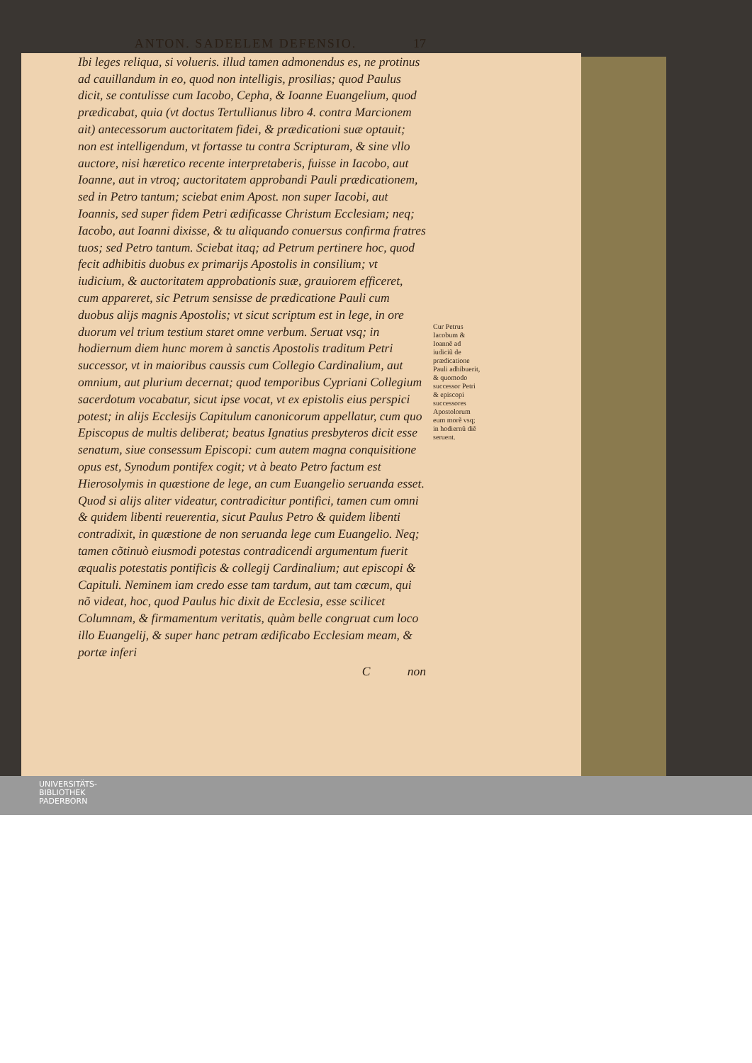ANTON. SADEELEM DEFENSIO. 17
Ibi leges reliqua, si volueris. illud tamen admonendus es, ne protinus ad cauillandum in eo, quod non intelligis, prosilias; quod Paulus dicit, se contulisse cum Iacobo, Cepha, & Ioanne Euangelium, quod prædicabat, quia (vt doctus Tertullianus libro 4. contra Marcionem ait) antecessorum auctoritatem fidei, & prædicationi suæ optauit; non est intelligendum, vt fortasse tu contra Scripturam, & sine vllo auctore, nisi hæretico recente interpretaberis, fuisse in Iacobo, aut Ioanne, aut in vtroq; auctoritatem approbandi Pauli prædicationem, sed in Petro tantum; sciebat enim Apost. non super Iacobi, aut Ioannis, sed super fidem Petri ædificasse Christum Ecclesiam; neq; Iacobo, aut Ioanni dixisse, & tu aliquando conuersus confirma fratres tuos; sed Petro tantum. Sciebat itaq; ad Petrum pertinere hoc, quod fecit adhibitis duobus ex primarijs Apostolis in consilium; vt iudicium, & auctoritatem approbationis suæ, grauiorem efficeret, cum appareret, sic Petrum sensisse de prædicatione Pauli cum duobus alijs magnis Apostolis; vt sicut scriptum est in lege, in ore duorum vel trium testium staret omne verbum. Seruat vsq; in hodiernum diem hunc morem à sanctis Apostolis traditum Petri successor, vt in maioribus caussis cum Collegio Cardinalium, aut omnium, aut plurium decernat; quod temporibus Cypriani Collegium sacerdotum vocabatur, sicut ipse vocat, vt ex epistolis eius perspici potest; in alijs Ecclesijs Capitulum canonicorum appellatur, cum quo Episcopus de multis deliberat; beatus Ignatius presbyteros dicit esse senatum, siue consessum Episcopi: cum autem magna conquisitione opus est, Synodum pontifex cogit; vt à beato Petro factum est Hierosolymis in quæstione de lege, an cum Euangelio seruanda esset. Quod si alijs aliter videatur, contradicitur pontifici, tamen cum omni & quidem libenti reuerentia, sicut Paulus Petro & quidem libenti contradixit, in quæstione de non seruanda lege cum Euangelio. Neq; tamen cõtinuò eiusmodi potestas contradicendi argumentum fuerit æqualis potestatis pontificis & collegij Cardinalium; aut episcopi & Capituli. Neminem iam credo esse tam tardum, aut tam cæcum, qui nõ videat, hoc, quod Paulus hic dixit de Ecclesia, esse scilicet Columnam, & firmamentum veritatis, quàm belle congruat cum loco illo Euangelij, & super hanc petram ædificabo Ecclesiam meam, & portæ inferi
C non
Cur Petrus Iacobum & Ioannẽ ad iudiciũ de prædicatione Pauli adhibuerit, & quomodo successor Petri & episcopi successores Apostolorum eum morẽ vsq; in hodiernũ diẽ seruent.
UNIVERSITÄTS-
BIBLIOTHEK
PADERBORN